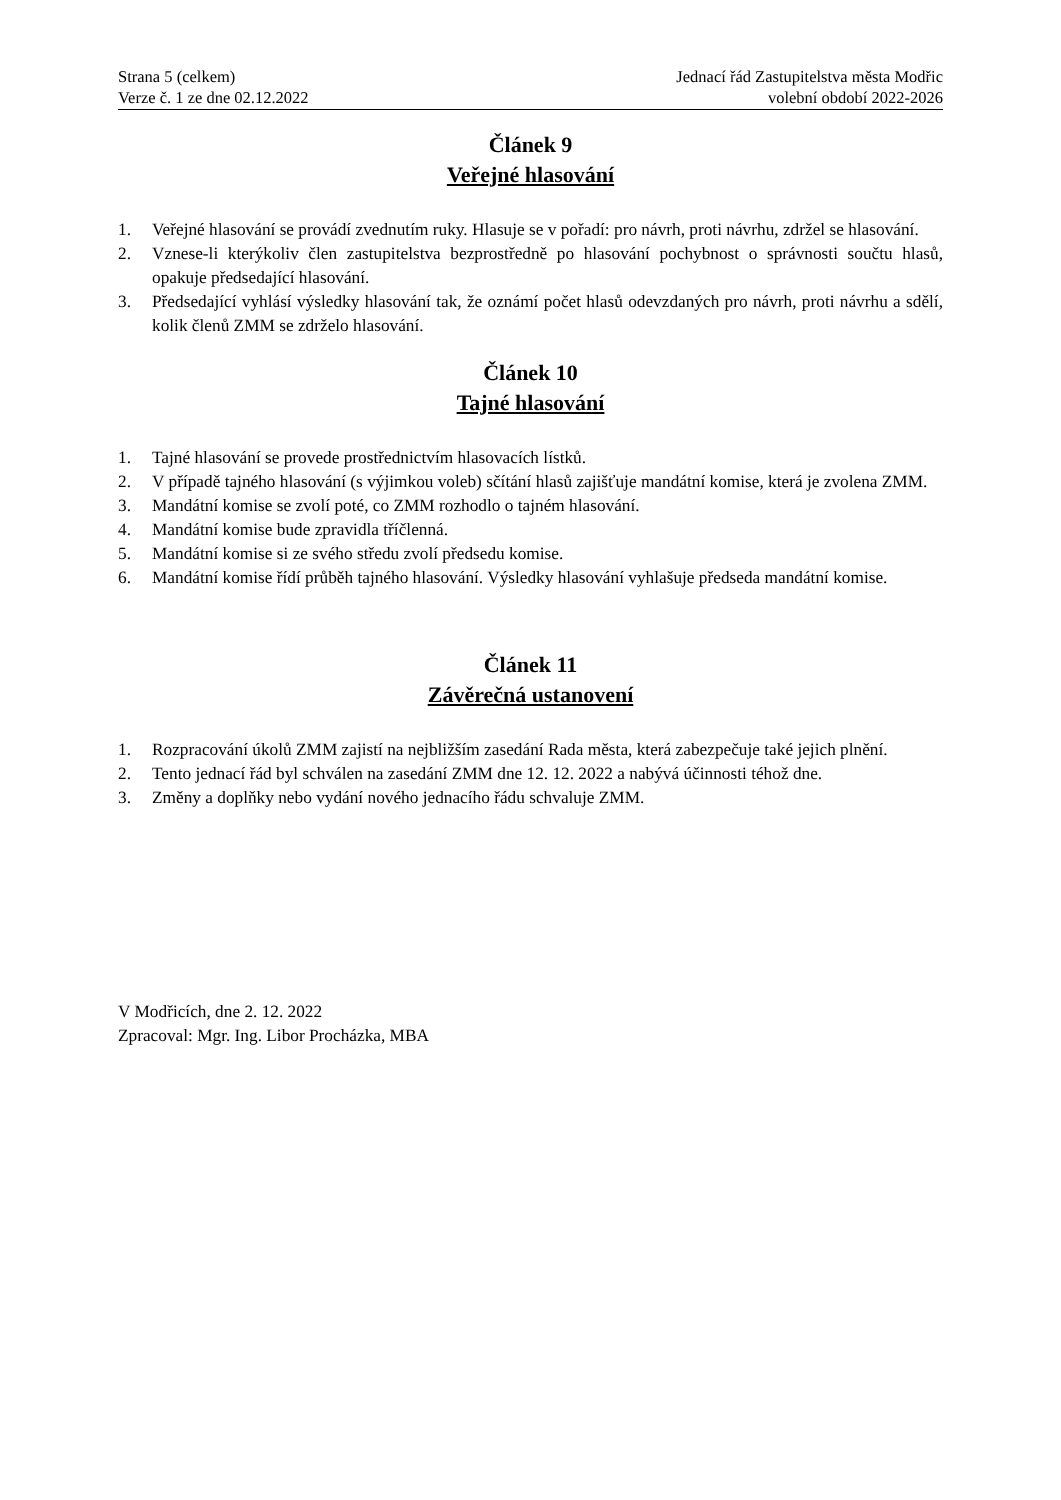Strana 5 (celkem)
Verze č. 1 ze dne 02.12.2022
Jednací řád Zastupitelstva města Modřic
volební období 2022-2026
Článek 9
Veřejné hlasování
1. Veřejné hlasování se provádí zvednutím ruky. Hlasuje se v pořadí: pro návrh, proti návrhu, zdržel se hlasování.
2. Vznese-li kterýkoliv člen zastupitelstva bezprostředně po hlasování pochybnost o správnosti součtu hlasů, opakuje předsedající hlasování.
3. Předsedající vyhlásí výsledky hlasování tak, že oznámí počet hlasů odevzdaných pro návrh, proti návrhu a sdělí, kolik členů ZMM se zdrželo hlasování.
Článek 10
Tajné hlasování
1. Tajné hlasování se provede prostřednictvím hlasovacích lístků.
2. V případě tajného hlasování (s výjimkou voleb) sčítání hlasů zajišťuje mandátní komise, která je zvolena ZMM.
3. Mandátní komise se zvolí poté, co ZMM rozhodlo o tajném hlasování.
4. Mandátní komise bude zpravidla tříčlenná.
5. Mandátní komise si ze svého středu zvolí předsedu komise.
6. Mandátní komise řídí průběh tajného hlasování. Výsledky hlasování vyhlašuje předseda mandátní komise.
Článek 11
Závěrečná ustanovení
1. Rozpracování úkolů ZMM zajistí na nejbližším zasedání Rada města, která zabezpečuje také jejich plnění.
2. Tento jednací řád byl schválen na zasedání ZMM dne 12. 12. 2022 a nabývá účinnosti téhož dne.
3. Změny a doplňky nebo vydání nového jednacího řádu schvaluje ZMM.
V Modřicích, dne 2. 12. 2022
Zpracoval: Mgr. Ing. Libor Procházka, MBA